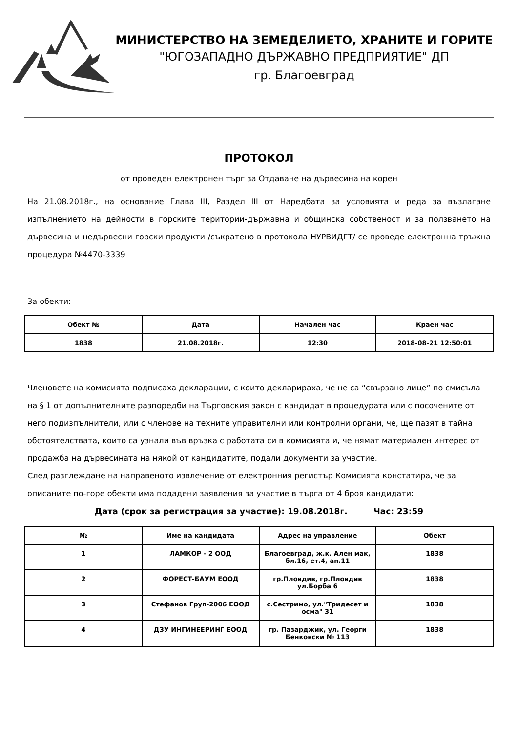МИНИСТЕРСТВО НА ЗЕМЕДЕЛИЕТО, ХРАНИТЕ И ГОРИТЕ
"ЮГОЗАПАДНО ДЪРЖАВНО ПРЕДПРИЯТИЕ" ДП
гр. Благоевград
ПРОТОКОЛ
от проведен електронен търг за Отдаване на дървесина на корен
На 21.08.2018г., на основание Глава III, Раздел III от Наредбата за условията и реда за възлагане изпълнението на дейности в горските територии-държавна и общинска собственост и за ползването на дървесина и недървесни горски продукти /съкратено в протокола НУРВИДГТ/ се проведе електронна тръжна процедура №4470-3339
За обекти:
| Обект № | Дата | Начален час | Краен час |
| --- | --- | --- | --- |
| 1838 | 21.08.2018г. | 12:30 | 2018-08-21 12:50:01 |
Членовете на комисията подписаха декларации, с които декларираха, че не са “свързано лице” по смисъла на § 1 от допълнителните разпоредби на Търговския закон с кандидат в процедурата или с посочените от него подизпълнители, или с членове на техните управителни или контролни органи, че, ще пазят в тайна обстоятелствата, които са узнали във връзка с работата си в комисията и, че нямат материален интерес от продажба на дървесината на някой от кандидатите, подали документи за участие.
След разглеждане на направеното извлечение от електронния регистър Комисията констатира, че за описаните по-горе обекти има подадени заявления за участие в търга от 4 броя кандидати:
Дата (срок за регистрация за участие): 19.08.2018г. Час: 23:59
| № | Име на кандидата | Адрес на управление | Обект |
| --- | --- | --- | --- |
| 1 | ЛАМКОР - 2 ООД | Благоевград, ж.к. Ален мак, бл.16, ет.4, ап.11 | 1838 |
| 2 | ФОРЕСТ-БАУМ ЕООД | гр.Пловдив, гр.Пловдив ул.Борба 6 | 1838 |
| 3 | Стефанов Груп-2006 ЕООД | с.Сестримо, ул."Тридесет и осма" 31 | 1838 |
| 4 | ДЗУ ИНГИНЕЕРИНГ ЕООД | гр. Пазарджик, ул. Георги Бенковски № 113 | 1838 |